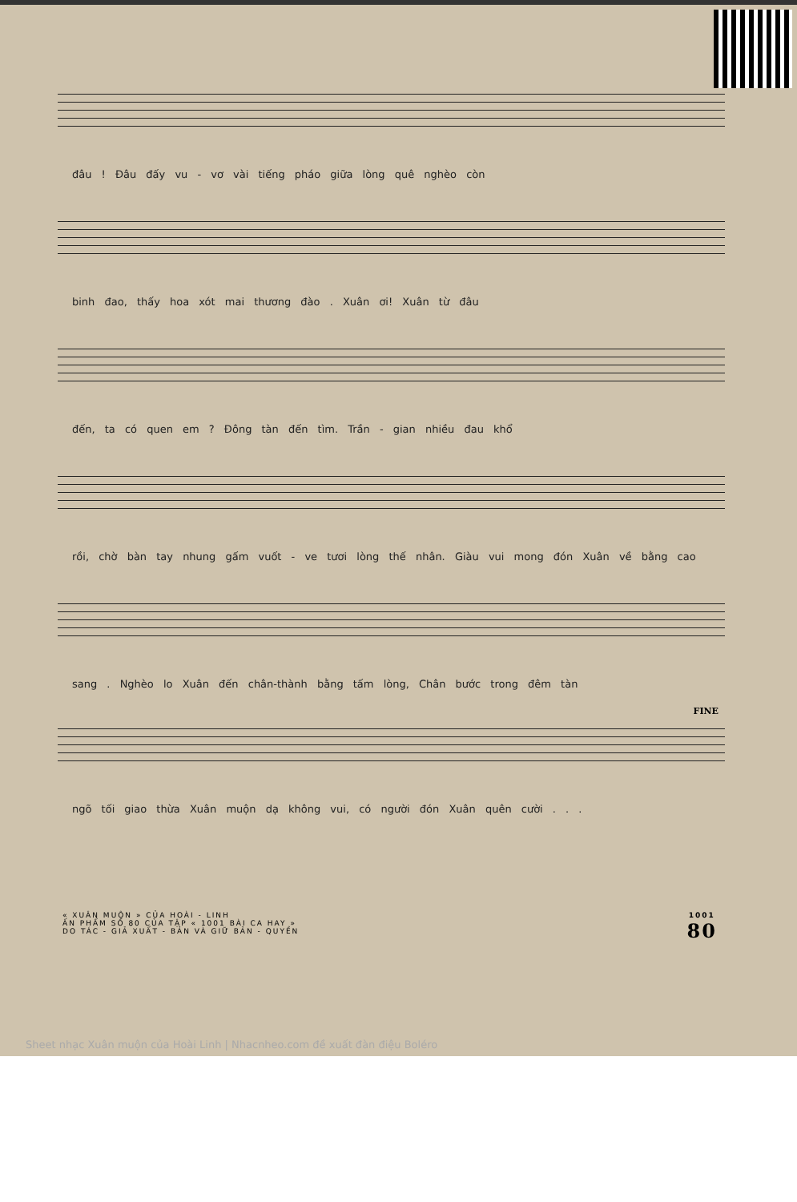đâu ! Đâu đấy vu - vơ vài tiếng pháo giữa lòng quê nghèo còn
binh đao, thấy hoa xót mai thương đào . Xuân ơi! Xuân từ đâu
đến, ta có quen em ? Đông tàn đến tìm. Trần - gian nhiều đau khổ
rồi, chờ bàn tay nhung gấm vuốt - ve tươi lòng thế nhân. Giàu vui mong đón Xuân về bằng cao
sang . Nghèo lo Xuân đến chân-thành bằng tấm lòng, Chân bước trong đêm tàn
FINE
ngõ tối giao thừa Xuân muộn dạ không vui, có người đón Xuân quên cười . . .
« XUÂN MUỘN » CỦA HOÀI - LINH
ẤN PHẨM SỐ 80 CỦA TẬP « 1001 BÀI CA HAY »
DO TÁC - GIẢ XUẤT - BẢN VÀ GIỮ BẢN - QUYỀN
1001
80
Sheet nhạc Xuân muộn của Hoài Linh | Nhacnheo.com đề xuất đàn điệu Boléro